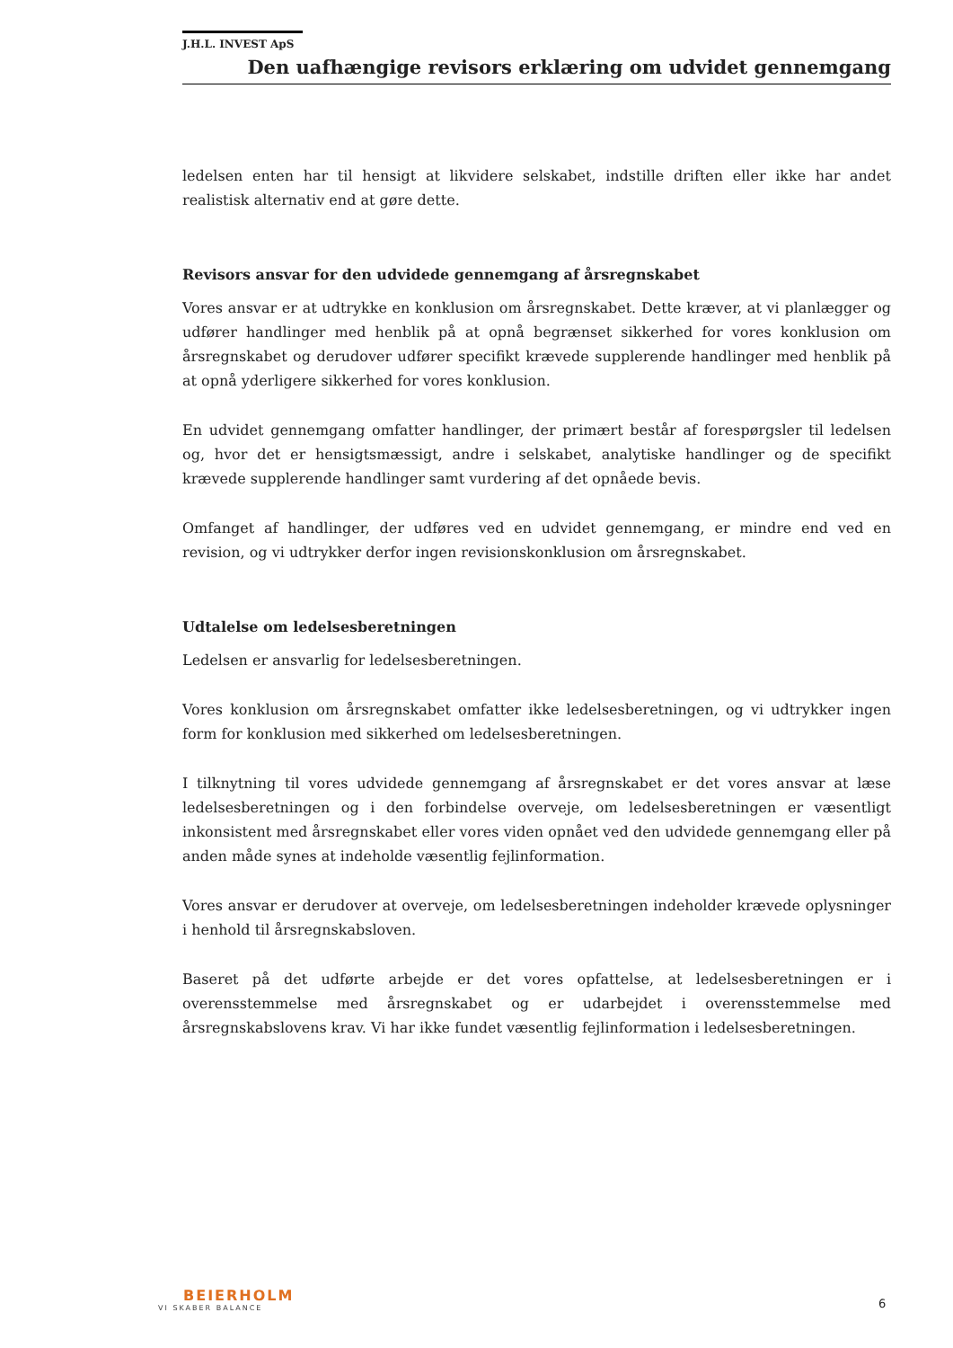J.H.L. INVEST ApS
Den uafhængige revisors erklæring om udvidet gennemgang
ledelsen enten har til hensigt at likvidere selskabet, indstille driften eller ikke har andet realistisk alternativ end at gøre dette.
Revisors ansvar for den udvidede gennemgang af årsregnskabet
Vores ansvar er at udtrykke en konklusion om årsregnskabet. Dette kræver, at vi planlægger og udfører handlinger med henblik på at opnå begrænset sikkerhed for vores konklusion om årsregnskabet og derudover udfører specifikt krævede supplerende handlinger med henblik på at opnå yderligere sikkerhed for vores konklusion.
En udvidet gennemgang omfatter handlinger, der primært består af forespørgsler til ledelsen og, hvor det er hensigtsmæssigt, andre i selskabet, analytiske handlinger og de specifikt krævede supplerende handlinger samt vurdering af det opnåede bevis.
Omfanget af handlinger, der udføres ved en udvidet gennemgang, er mindre end ved en revision, og vi udtrykker derfor ingen revisionskonklusion om årsregnskabet.
Udtalelse om ledelsesberetningen
Ledelsen er ansvarlig for ledelsesberetningen.
Vores konklusion om årsregnskabet omfatter ikke ledelsesberetningen, og vi udtrykker ingen form for konklusion med sikkerhed om ledelsesberetningen.
I tilknytning til vores udvidede gennemgang af årsregnskabet er det vores ansvar at læse ledelsesberetningen og i den forbindelse overveje, om ledelsesberetningen er væsentligt inkonsistent med årsregnskabet eller vores viden opnået ved den udvidede gennemgang eller på anden måde synes at indeholde væsentlig fejlinformation.
Vores ansvar er derudover at overveje, om ledelsesberetningen indeholder krævede oplysninger i henhold til årsregnskabsloven.
Baseret på det udførte arbejde er det vores opfattelse, at ledelsesberetningen er i overensstemmelse med årsregnskabet og er udarbejdet i overensstemmelse med årsregnskabslovens krav. Vi har ikke fundet væsentlig fejlinformation i ledelsesberetningen.
BEIERHOLM
VI SKABER BALANCE
6